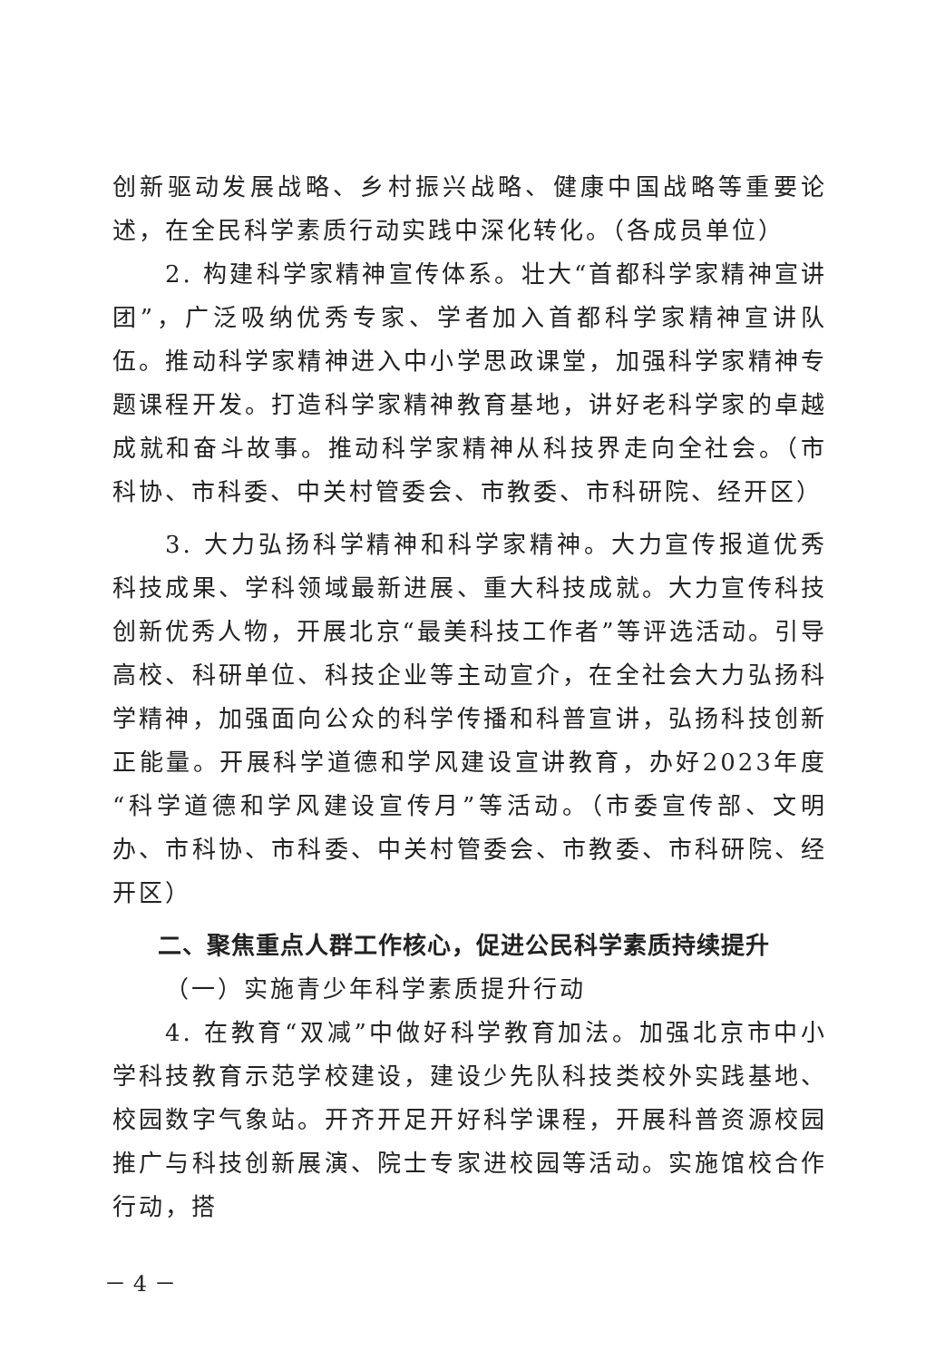创新驱动发展战略、乡村振兴战略、健康中国战略等重要论述，在全民科学素质行动实践中深化转化。（各成员单位）
2. 构建科学家精神宣传体系。壮大“首都科学家精神宣讲团”，广泛吸纳优秀专家、学者加入首都科学家精神宣讲队伍。推动科学家精神进入中小学思政课堂，加强科学家精神专题课程开发。打造科学家精神教育基地，讲好老科学家的卓越成就和奋斗故事。推动科学家精神从科技界走向全社会。（市科协、市科委、中关村管委会、市教委、市科研院、经开区）
3. 大力弘扬科学精神和科学家精神。大力宣传报道优秀科技成果、学科领域最新进展、重大科技成就。大力宣传科技创新优秀人物，开展北京“最美科技工作者”等评选活动。引导高校、科研单位、科技企业等主动宣介，在全社会大力弘扬科学精神，加强面向公众的科学传播和科普宣讲，弘扬科技创新正能量。开展科学道德和学风建设宣讲教育，办好2023年度“科学道德和学风建设宣传月”等活动。（市委宣传部、文明办、市科协、市科委、中关村管委会、市教委、市科研院、经开区）
二、聚焦重点人群工作核心，促进公民科学素质持续提升
（一）实施青少年科学素质提升行动
4. 在教育“双减”中做好科学教育加法。加强北京市中小学科技教育示范学校建设，建设少先队科技类校外实践基地、校园数字气象站。开齐开足开好科学课程，开展科普资源校园推广与科技创新展演、院士专家进校园等活动。实施馆校合作行动，搭
－ 4 －